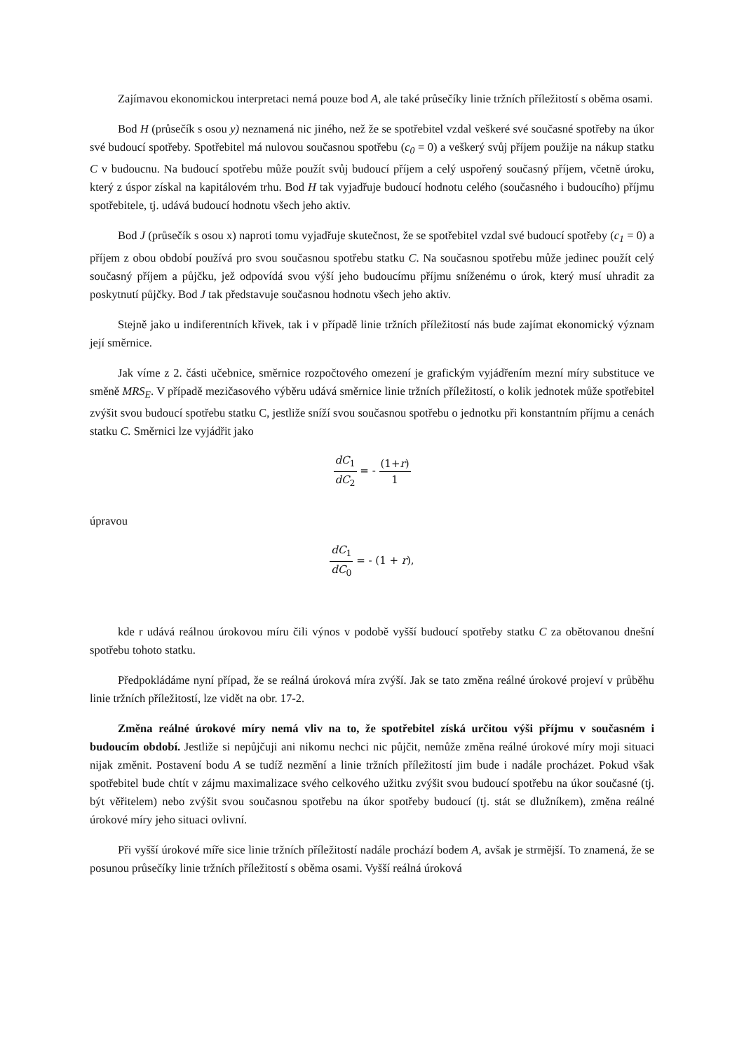Zajímavou ekonomickou interpretaci nemá pouze bod A, ale také průsečíky linie tržních příležitostí s oběma osami.
Bod H (průsečík s osou y) neznamená nic jiného, než že se spotřebitel vzdal veškeré své současné spotřeby na úkor své budoucí spotřeby. Spotřebitel má nulovou současnou spotřebu (c<sub>0</sub> = 0) a veškerý svůj příjem použije na nákup statku C v budoucnu. Na budoucí spotřebu může použít svůj budoucí příjem a celý uspořený současný příjem, včetně úroku, který z úspor získal na kapitálovém trhu. Bod H tak vyjadřuje budoucí hodnotu celého (současného i budoucího) příjmu spotřebitele, tj. udává budoucí hodnotu všech jeho aktiv.
Bod J (průsečík s osou x) naproti tomu vyjadřuje skutečnost, že se spotřebitel vzdal své budoucí spotřeby (c<sub>1</sub> = 0) a příjem z obou období používá pro svou současnou spotřebu statku C. Na současnou spotřebu může jedinec použít celý současný příjem a půjčku, jež odpovídá svou výší jeho budoucímu příjmu sníženému o úrok, který musí uhradit za poskytnutí půjčky. Bod J tak představuje současnou hodnotu všech jeho aktiv.
Stejně jako u indiferentních křivek, tak i v případě linie tržních příležitostí nás bude zajímat ekonomický význam její směrnice.
Jak víme z 2. části učebnice, směrnice rozpočtového omezení je grafickým vyjádřením mezní míry substituce ve směně MRS<sub>E</sub>. V případě mezičasového výběru udává směrnice linie tržních příležitostí, o kolik jednotek může spotřebitel zvýšit svou budoucí spotřebu statku C, jestliže sníží svou současnou spotřebu o jednotku při konstantním příjmu a cenách statku C. Směrnici lze vyjádřit jako
dC<sub>1</sub> dC<sub>2</sub> = - (1+r) 1
úpravou
dC<sub>1</sub> dC<sub>0</sub> = - (1 + r),
kde r udává reálnou úrokovou míru čili výnos v podobě vyšší budoucí spotřeby statku C za obětovanou dnešní spotřebu tohoto statku.
Předpokládáme nyní případ, že se reálná úroková míra zvýší. Jak se tato změna reálné úrokové projeví v průběhu linie tržních příležitostí, lze vidět na obr. 17-2.
Změna reálné úrokové míry nemá vliv na to, že spotřebitel získá určitou výši příjmu v současném i budoucím období. Jestliže si nepůjčuji ani nikomu nechci nic půjčit, nemůže změna reálné úrokové míry moji situaci nijak změnit. Postavení bodu A se tudíž nezmění a linie tržních příležitostí jim bude i nadále procházet. Pokud však spotřebitel bude chtít v zájmu maximalizace svého celkového užitku zvýšit svou budoucí spotřebu na úkor současné (tj. být věřitelem) nebo zvýšit svou současnou spotřebu na úkor spotřeby budoucí (tj. stát se dlužníkem), změna reálné úrokové míry jeho situaci ovlivní.
Při vyšší úrokové míře sice linie tržních příležitostí nadále prochází bodem A, avšak je strmější. To znamená, že se posunou průsečíky linie tržních příležitostí s oběma osami. Vyšší reálná úroková